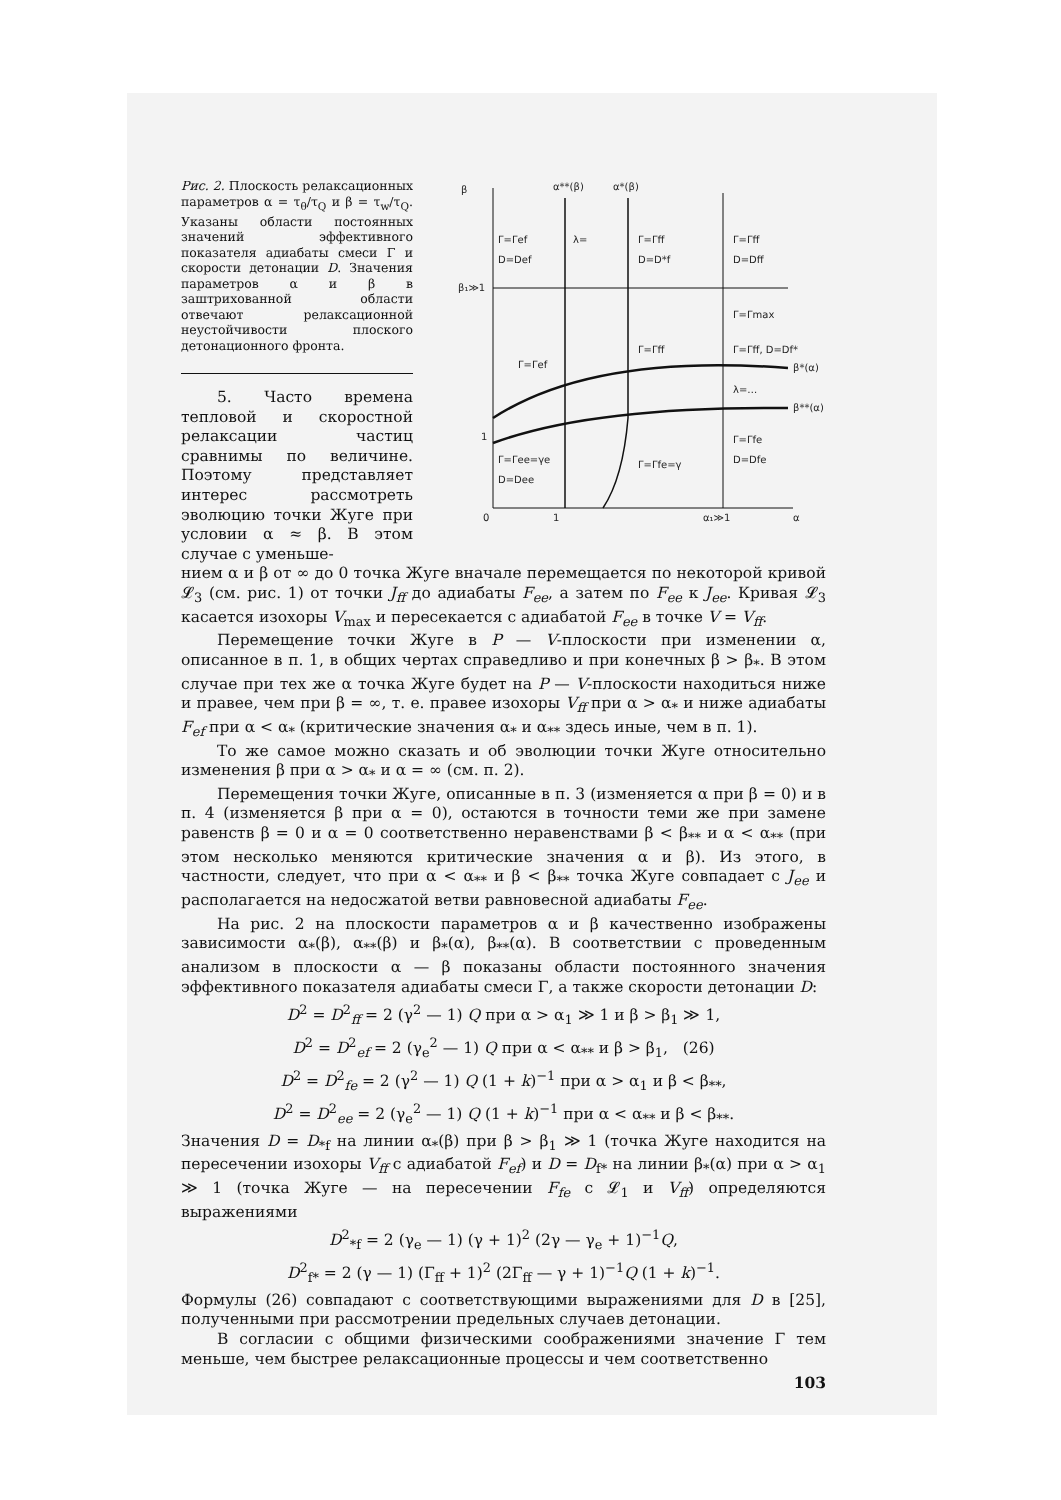Рис. 2. Плоскость релаксационных параметров α = τ<sub>θ</sub>/τ<sub>Q</sub> и β = τ<sub>w</sub>/τ<sub>Q</sub>. Указаны области постоянных значений эффективного показателя адиабаты смеси Γ и скорости детонации D. Значения параметров α и β в заштрихованной области отвечают релаксационной неустойчивости плоского детонационного фронта.
5. Часто времена тепловой и скоростной релаксации частиц сравнимы по величине. Поэтому представляет интерес рассмотреть эволюцию точки Жуге при условии α ≈ β. В этом случае с уменьше-
β
α**(β)
α*(β)
β₁≫1
β*(α)
β**(α)
Γ=Γef
D=Def
λ=
Γ=Γff
D=D*f
Γ=Γff
D=Dff
Γ=Γmax
Γ=Γff, D=Df*
Γ=Γff
Γ=Γef
λ=…
Γ=Γfe
D=Dfe
Γ=Γee=γe
D=Dee
Γ=Γfe=γ
0
1
α₁≫1
α
1
нием α и β от ∞ до 0 точка Жуге вначале перемещается по некоторой кривой 𝓛<sub>3</sub> (см. рис. 1) от точки J<sub>ff</sub> до адиабаты F<sub>ee</sub>, а затем по F<sub>ee</sub> к J<sub>ee</sub>. Кривая 𝓛<sub>3</sub> касается изохоры V<sub>max</sub> и пересекается с адиабатой F<sub>ee</sub> в точке V = V<sub>ff</sub>.
Перемещение точки Жуге в P — V-плоскости при изменении α, описанное в п. 1, в общих чертах справедливо и при конечных β > β<sub>*</sub>. В этом случае при тех же α точка Жуге будет на P — V-плоскости находиться ниже и правее, чем при β = ∞, т. е. правее изохоры V<sub>ff</sub> при α > α<sub>*</sub> и ниже адиабаты F<sub>ef</sub> при α < α<sub>*</sub> (критические значения α<sub>*</sub> и α<sub>**</sub> здесь иные, чем в п. 1).
То же самое можно сказать и об эволюции точки Жуге относительно изменения β при α > α<sub>*</sub> и α = ∞ (см. п. 2).
Перемещения точки Жуге, описанные в п. 3 (изменяется α при β = 0) и в п. 4 (изменяется β при α = 0), остаются в точности теми же при замене равенств β = 0 и α = 0 соответственно неравенствами β < β<sub>**</sub> и α < α<sub>**</sub> (при этом несколько меняются критические значения α и β). Из этого, в частности, следует, что при α < α<sub>**</sub> и β < β<sub>**</sub> точка Жуге совпадает с J<sub>ee</sub> и располагается на недосжатой ветви равновесной адиабаты F<sub>ee</sub>.
На рис. 2 на плоскости параметров α и β качественно изображены зависимости α<sub>*</sub>(β), α<sub>**</sub>(β) и β<sub>*</sub>(α), β<sub>**</sub>(α). В соответствии с проведенным анализом в плоскости α — β показаны области постоянного значения эффективного показателя адиабаты смеси Γ, а также скорости детонации D:
D<sup>2</sup> = D<sup>2</sup><sub>ff</sub> = 2 (γ<sup>2</sup> — 1) Q при α > α<sub>1</sub> ≫ 1 и β > β<sub>1</sub> ≫ 1,
D<sup>2</sup> = D<sup>2</sup><sub>ef</sub> = 2 (γ<sub>e</sub><sup>2</sup> — 1) Q при α < α<sub>**</sub> и β > β<sub>1</sub>, (26)
D<sup>2</sup> = D<sup>2</sup><sub>fe</sub> = 2 (γ<sup>2</sup> — 1) Q (1 + k)<sup>−1</sup> при α > α<sub>1</sub> и β < β<sub>**</sub>,
D<sup>2</sup> = D<sup>2</sup><sub>ee</sub> = 2 (γ<sub>e</sub><sup>2</sup> — 1) Q (1 + k)<sup>−1</sup> при α < α<sub>**</sub> и β < β<sub>**</sub>.
Значения D = D<sub>*f</sub> на линии α<sub>*</sub>(β) при β > β<sub>1</sub> ≫ 1 (точка Жуге находится на пересечении изохоры V<sub>ff</sub> с адиабатой F<sub>ef</sub>) и D = D<sub>f*</sub> на линии β<sub>*</sub>(α) при α > α<sub>1</sub> ≫ 1 (точка Жуге — на пересечении F<sub>fe</sub> с 𝓛<sub>1</sub> и V<sub>ff</sub>) определяются выражениями
D<sup>2</sup><sub>*f</sub> = 2 (γ<sub>e</sub> — 1) (γ + 1)<sup>2</sup> (2γ — γ<sub>e</sub> + 1)<sup>−1</sup>Q,
D<sup>2</sup><sub>f*</sub> = 2 (γ — 1) (Γ<sub>ff</sub> + 1)<sup>2</sup> (2Γ<sub>ff</sub> — γ + 1)<sup>−1</sup>Q (1 + k)<sup>−1</sup>.
Формулы (26) совпадают с соответствующими выражениями для D в [25], полученными при рассмотрении предельных случаев детонации.
В согласии с общими физическими соображениями значение Γ тем меньше, чем быстрее релаксационные процессы и чем соответственно
103